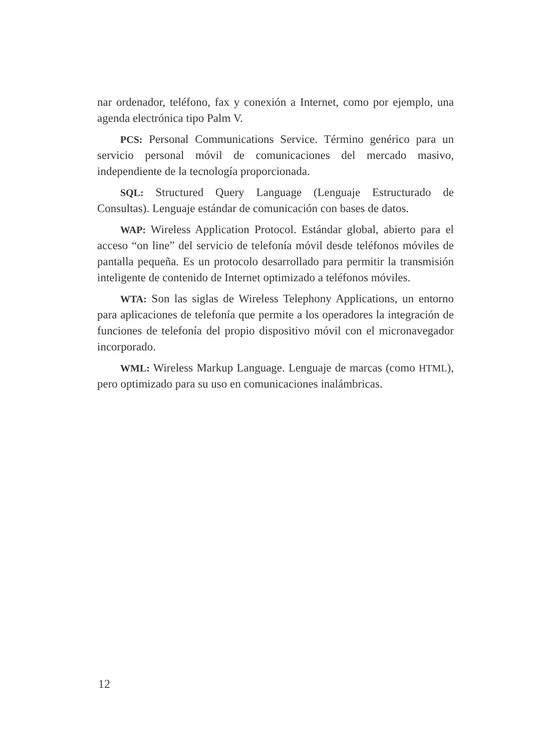nar ordenador, teléfono, fax y conexión a Internet, como por ejemplo, una agenda electrónica tipo Palm V.
PCS: Personal Communications Service. Término genérico para un servicio personal móvil de comunicaciones del mercado masivo, independiente de la tecnología proporcionada.
SQL: Structured Query Language (Lenguaje Estructurado de Consultas). Lenguaje estándar de comunicación con bases de datos.
WAP: Wireless Application Protocol. Estándar global, abierto para el acceso “on line” del servicio de telefonía móvil desde teléfonos móviles de pantalla pequeña. Es un protocolo desarrollado para permitir la transmisión inteligente de contenido de Internet optimizado a teléfonos móviles.
WTA: Son las siglas de Wireless Telephony Applications, un entorno para aplicaciones de telefonía que permite a los operadores la integración de funciones de telefonía del propio dispositivo móvil con el micronavegador incorporado.
WML: Wireless Markup Language. Lenguaje de marcas (como HTML), pero optimizado para su uso en comunicaciones inalámbricas.
12